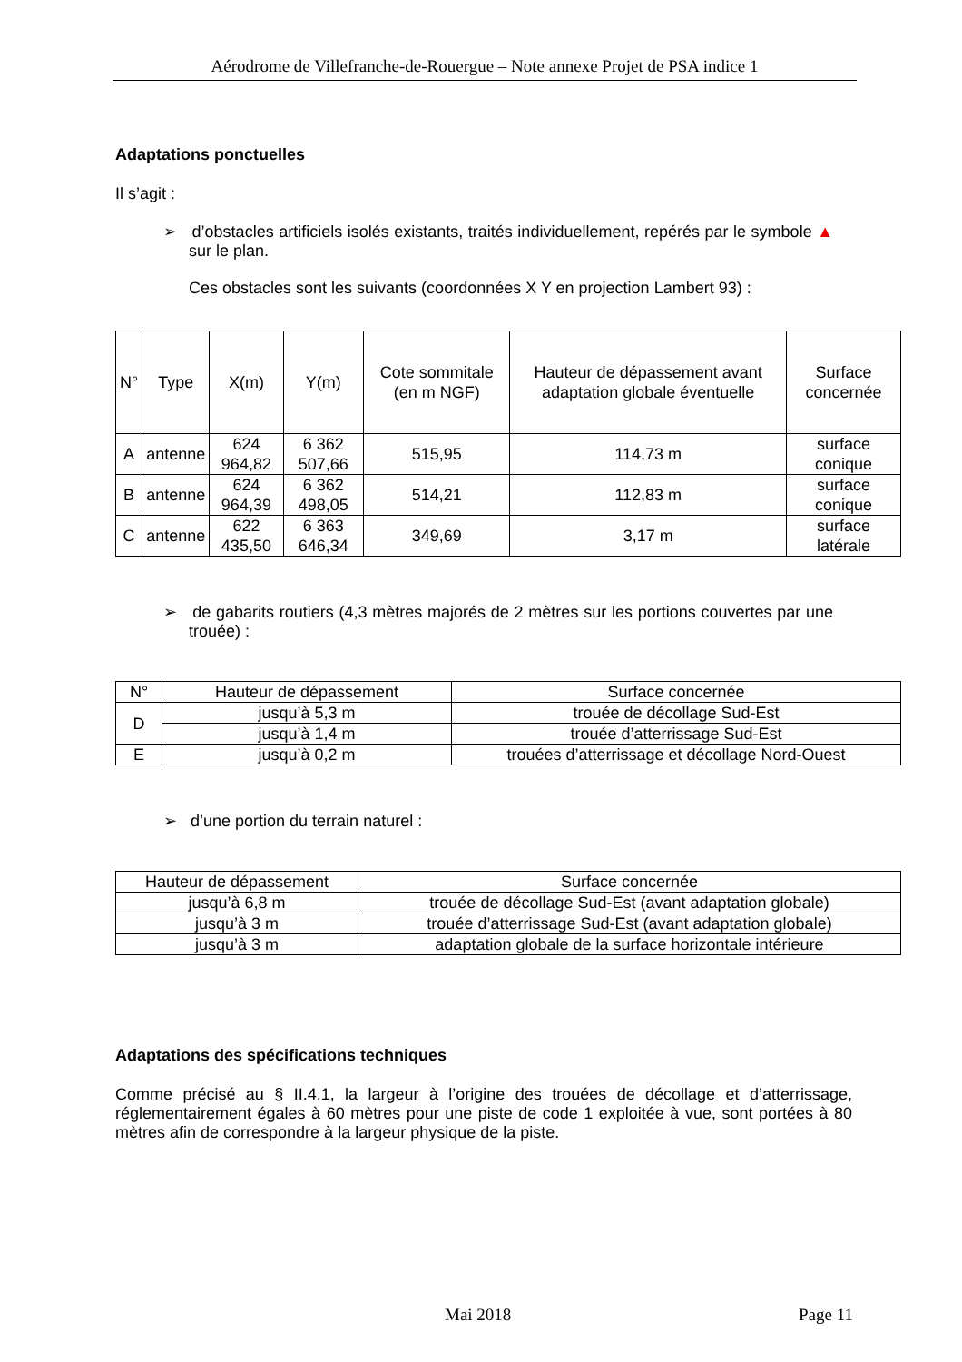Aérodrome de Villefranche-de-Rouergue – Note annexe Projet de PSA indice 1
Adaptations ponctuelles
Il s’agit :
➢ d’obstacles artificiels isolés existants, traités individuellement, repérés par le symbole ▲ sur le plan.
Ces obstacles sont les suivants (coordonnées X Y en projection Lambert 93) :
| N° | Type | X(m) | Y(m) | Cote sommitale (en m NGF) | Hauteur de dépassement avant adaptation globale éventuelle | Surface concernée |
| --- | --- | --- | --- | --- | --- | --- |
| A | antenne | 624 964,82 | 6 362 507,66 | 515,95 | 114,73 m | surface conique |
| B | antenne | 624 964,39 | 6 362 498,05 | 514,21 | 112,83 m | surface conique |
| C | antenne | 622 435,50 | 6 363 646,34 | 349,69 | 3,17 m | surface latérale |
➢ de gabarits routiers (4,3 mètres majorés de 2 mètres sur les portions couvertes par une trouée) :
| N° | Hauteur de dépassement | Surface concernée |
| --- | --- | --- |
| D | jusqu’à 5,3 m | trouée de décollage Sud-Est |
| | jusqu’à 1,4 m | trouée d’atterrissage Sud-Est |
| E | jusqu’à 0,2 m | trouées d’atterrissage et décollage Nord-Ouest |
➢ d’une portion du terrain naturel :
| Hauteur de dépassement | Surface concernée |
| --- | --- |
| jusqu’à 6,8 m | trouée de décollage Sud-Est (avant adaptation globale) |
| jusqu’à 3 m | trouée d’atterrissage Sud-Est (avant adaptation globale) |
| jusqu’à 3 m | adaptation globale de la surface horizontale intérieure |
Adaptations des spécifications techniques
Comme précisé au § II.4.1, la largeur à l’origine des trouées de décollage et d’atterrissage, réglementairement égales à 60 mètres pour une piste de code 1 exploitée à vue, sont portées à 80 mètres afin de correspondre à la largeur physique de la piste.
Mai 2018 Page 11